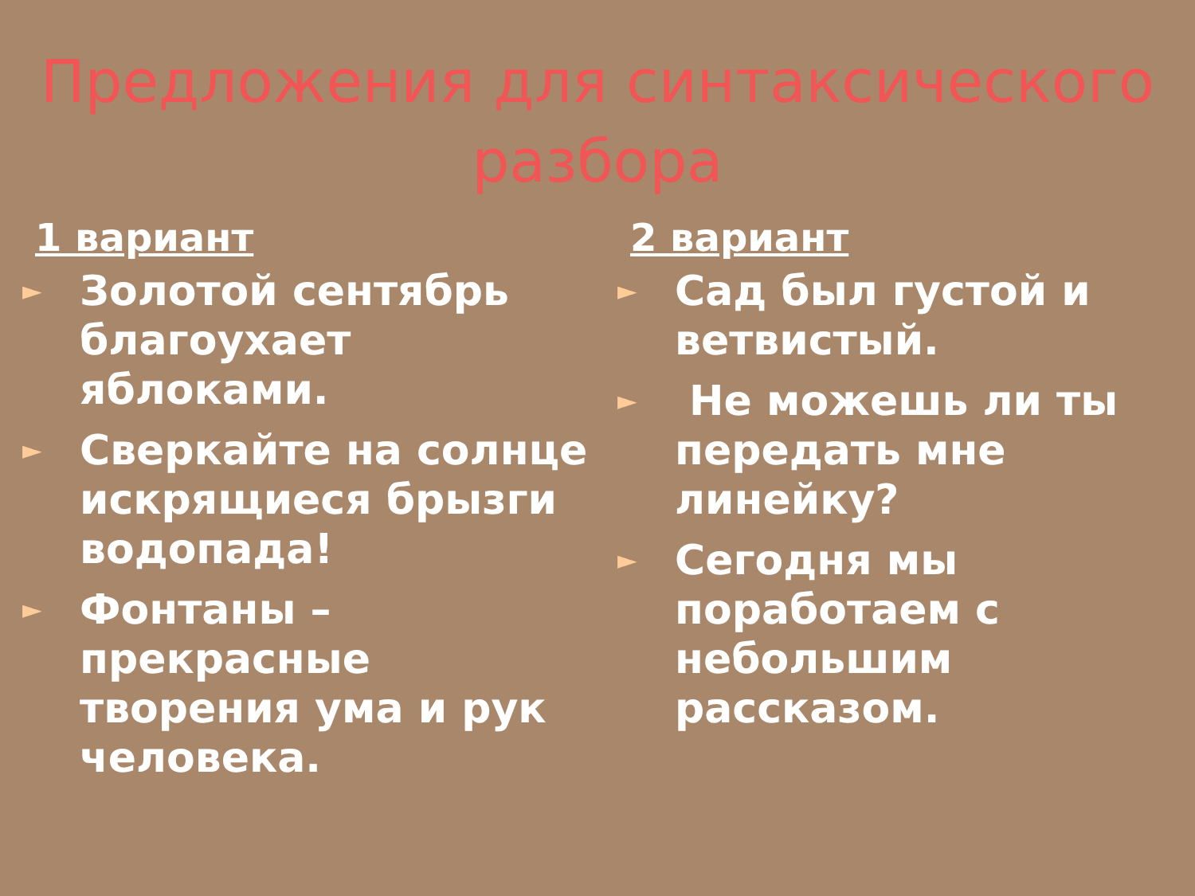Предложения для синтаксического разбора
1 вариант
► Золотой сентябрь благоухает яблоками.
► Сверкайте на солнце искрящиеся брызги водопада!
► Фонтаны – прекрасные творения ума и рук человека.
2 вариант
► Сад был густой и ветвистый.
► Не можешь ли ты передать мне линейку?
► Сегодня мы поработаем с небольшим рассказом.